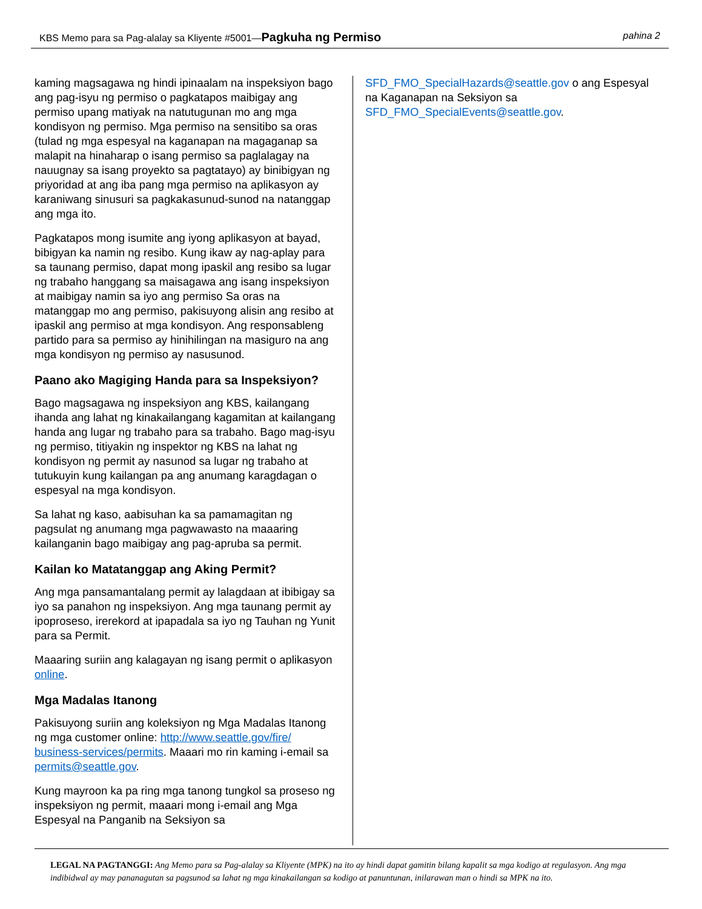KBS Memo para sa Pag-alalay sa Kliyente #5001—Pagkuha ng Permiso pahina 2
kaming magsagawa ng hindi ipinaalam na inspeksiyon bago ang pag-isyu ng permiso o pagkatapos maibigay ang permiso upang matiyak na natutugunan mo ang mga kondisyon ng permiso. Mga permiso na sensitibo sa oras (tulad ng mga espesyal na kaganapan na magaganap sa malapit na hinaharap o isang permiso sa paglalagay na nauugnay sa isang proyekto sa pagtatayo) ay binibigyan ng priyoridad at ang iba pang mga permiso na aplikasyon ay karaniwang sinusuri sa pagkakasunud-sunod na natanggap ang mga ito.
Pagkatapos mong isumite ang iyong aplikasyon at bayad, bibigyan ka namin ng resibo. Kung ikaw ay nag-aplay para sa taunang permiso, dapat mong ipaskil ang resibo sa lugar ng trabaho hanggang sa maisagawa ang isang inspeksiyon at maibigay namin sa iyo ang permiso Sa oras na matanggap mo ang permiso, pakisuyong alisin ang resibo at ipaskil ang permiso at mga kondisyon. Ang responsableng partido para sa permiso ay hinihilingan na masiguro na ang mga kondisyon ng permiso ay nasusunod.
Paano ako Magiging Handa para sa Inspeksiyon?
Bago magsagawa ng inspeksiyon ang KBS, kailangang ihanda ang lahat ng kinakailangang kagamitan at kailangang handa ang lugar ng trabaho para sa trabaho. Bago mag-isyu ng permiso, titiyakin ng inspektor ng KBS na lahat ng kondisyon ng permit ay nasunod sa lugar ng trabaho at tutukuyin kung kailangan pa ang anumang karagdagan o espesyal na mga kondisyon.
Sa lahat ng kaso, aabisuhan ka sa pamamagitan ng pagsulat ng anumang mga pagwawasto na maaaring kailanganin bago maibigay ang pag-apruba sa permit.
Kailan ko Matatanggap ang Aking Permit?
Ang mga pansamantalang permit ay lalagdaan at ibibigay sa iyo sa panahon ng inspeksiyon. Ang mga taunang permit ay ipoproseso, irerekord at ipapadala sa iyo ng Tauhan ng Yunit para sa Permit.
Maaaring suriin ang kalagayan ng isang permit o aplikasyon online.
Mga Madalas Itanong
Pakisuyong suriin ang koleksiyon ng Mga Madalas Itanong ng mga customer online: http://www.seattle.gov/fire/ business-services/permits. Maaari mo rin kaming i-email sa permits@seattle.gov.
Kung mayroon ka pa ring mga tanong tungkol sa proseso ng inspeksiyon ng permit, maaari mong i-email ang Mga Espesyal na Panganib na Seksiyon sa
SFD_FMO_SpecialHazards@seattle.gov o ang Espesyal na Kaganapan na Seksiyon sa SFD_FMO_SpecialEvents@seattle.gov.
LEGAL NA PAGTANGGI: Ang Memo para sa Pag-alalay sa Kliyente (MPK) na ito ay hindi dapat gamitin bilang kapalit sa mga kodigo at regulasyon. Ang mga indibidwal ay may pananagutan sa pagsunod sa lahat ng mga kinakailangan sa kodigo at panuntunan, inilarawan man o hindi sa MPK na ito.